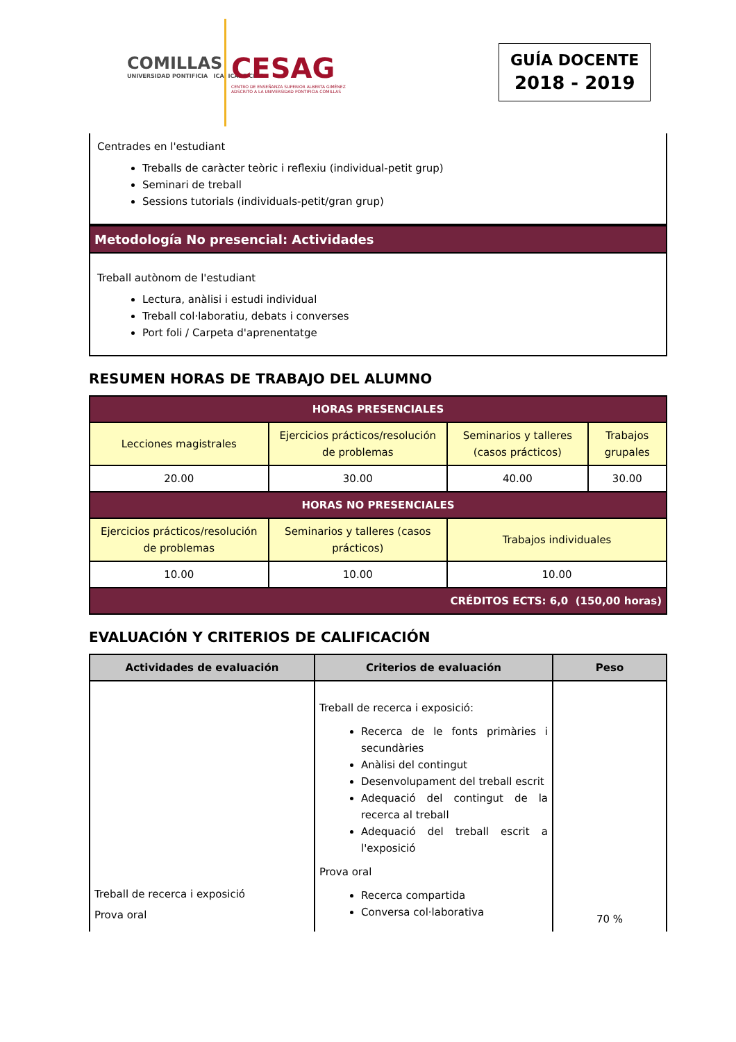COMILLAS
UNIVERSIDAD PONTIFICIA ICAI ICADE CIHS
CESAG
CENTRO DE ENSEÑANZA SUPERIOR ALBERTA GIMÉNEZ
ADSCRITO A LA UNIVERSIDAD PONTIFICIA COMILLAS
GUÍA DOCENTE
2018 - 2019
Centrades en l'estudiant
Treballs de caràcter teòric i reflexiu (individual-petit grup)
Seminari de treball
Sessions tutorials (individuals-petit/gran grup)
Metodología No presencial: Actividades
Treball autònom de l'estudiant
Lectura, anàlisi i estudi individual
Treball col·laboratiu, debats i converses
Port foli / Carpeta d'aprenentatge
RESUMEN HORAS DE TRABAJO DEL ALUMNO
| HORAS PRESENCIALES | | | |
| Lecciones magistrales | Ejercicios prácticos/resolución de problemas | Seminarios y talleres (casos prácticos) | Trabajos grupales |
| 20.00 | 30.00 | 40.00 | 30.00 |
| HORAS NO PRESENCIALES | | | |
| Ejercicios prácticos/resolución de problemas | Seminarios y talleres (casos prácticos) | Trabajos individuales | |
| 10.00 | 10.00 | 10.00 | |
| CRÉDITOS ECTS: 6,0 (150,00 horas) | | | |
EVALUACIÓN Y CRITERIOS DE CALIFICACIÓN
| Actividades de evaluación | Criterios de evaluación | Peso |
| --- | --- | --- |
| Treball de recerca i exposició Prova oral | Treball de recerca i exposició: Recerca de le fonts primàries i secundàries Anàlisi del contingut Desenvolupament del treball escrit Adequació del contingut de la recerca al treball Adequació del treball escrit a l'exposició Prova oral Recerca compartida Conversa col·laborativa | 70 % |